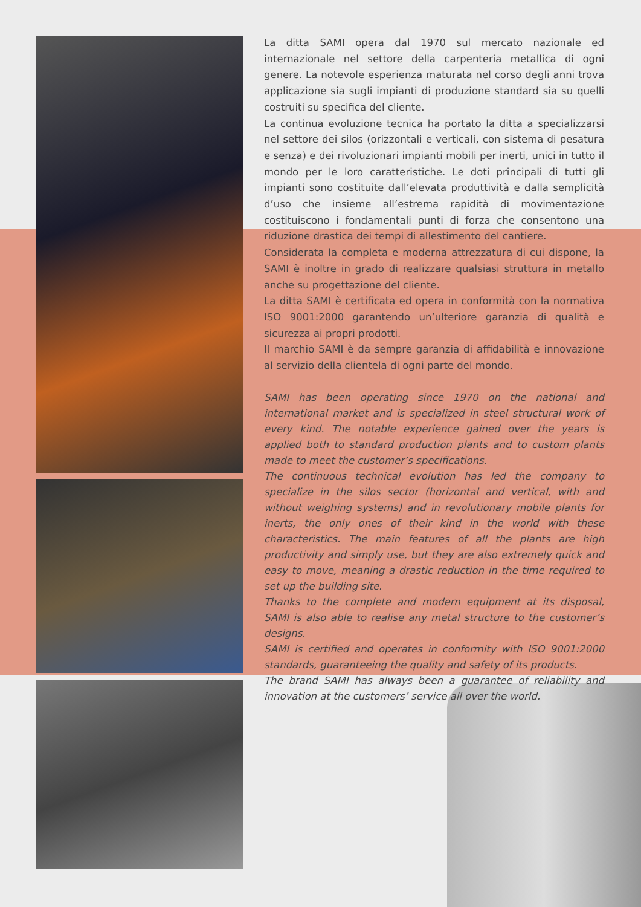La ditta SAMI opera dal 1970 sul mercato nazionale ed internazionale nel settore della carpenteria metallica di ogni genere. La notevole esperienza maturata nel corso degli anni trova applicazione sia sugli impianti di produzione standard sia su quelli costruiti su specifica del cliente.
La continua evoluzione tecnica ha portato la ditta a specializzarsi nel settore dei silos (orizzontali e verticali, con sistema di pesatura e senza) e dei rivoluzionari impianti mobili per inerti, unici in tutto il mondo per le loro caratteristiche. Le doti principali di tutti gli impianti sono costituite dall’elevata produttività e dalla semplicità d’uso che insieme all’estrema rapidità di movimentazione costituiscono i fondamentali punti di forza che consentono una riduzione drastica dei tempi di allestimento del cantiere.
Considerata la completa e moderna attrezzatura di cui dispone, la SAMI è inoltre in grado di realizzare qualsiasi struttura in metallo anche su progettazione del cliente.
La ditta SAMI è certificata ed opera in conformità con la normativa ISO 9001:2000 garantendo un’ulteriore garanzia di qualità e sicurezza ai propri prodotti.
Il marchio SAMI è da sempre garanzia di affidabilità e innovazione al servizio della clientela di ogni parte del mondo.
SAMI has been operating since 1970 on the national and international market and is specialized in steel structural work of every kind. The notable experience gained over the years is applied both to standard production plants and to custom plants made to meet the customer’s specifications.
The continuous technical evolution has led the company to specialize in the silos sector (horizontal and vertical, with and without weighing systems) and in revolutionary mobile plants for inerts, the only ones of their kind in the world with these characteristics. The main features of all the plants are high productivity and simply use, but they are also extremely quick and easy to move, meaning a drastic reduction in the time required to set up the building site.
Thanks to the complete and modern equipment at its disposal, SAMI is also able to realise any metal structure to the customer’s designs.
SAMI is certified and operates in conformity with ISO 9001:2000 standards, guaranteeing the quality and safety of its products.
The brand SAMI has always been a guarantee of reliability and innovation at the customers’ service all over the world.